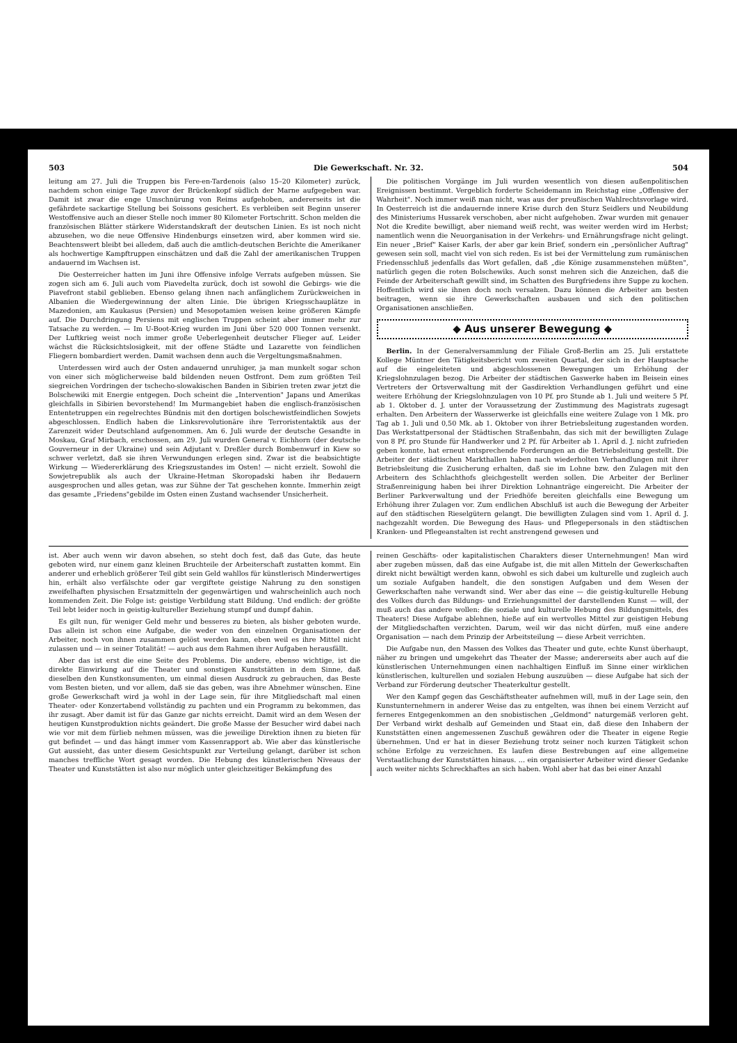503 Die Gewerkschaft. Nr. 32. 504
leitung am 27. Juli die Truppen bis Fere-en-Tardenois (also 15–20 Kilometer) zurück, nachdem schon einige Tage zuvor der Brückenkopf südlich der Marne aufgegeben war. Damit ist zwar die enge Umschnürung von Reims aufgehoben, andererseits ist die gefährdete sackartige Stellung bei Soissons gesichert. Es verbleiben seit Beginn unserer Westoffensive auch an dieser Stelle noch immer 80 Kilometer Fortschritt. Schon melden die französischen Blätter stärkere Widerstandskraft der deutschen Linien. Es ist noch nicht abzusehen, wo die neue Offensive Hindenburgs einsetzen wird, aber kommen wird sie. Beachtenswert bleibt bei alledem, daß auch die amtlich-deutschen Berichte die Amerikaner als hochwertige Kampftruppen einschätzen und daß die Zahl der amerikanischen Truppen andauernd im Wachsen ist.
Die Oesterreicher hatten im Juni ihre Offensive infolge Verrats aufgeben müssen. Sie zogen sich am 6. Juli auch vom Piavedelta zurück, doch ist sowohl die Gebirgs- wie die Piavefront stabil geblieben. Ebenso gelang ihnen nach anfänglichem Zurückweichen in Albanien die Wiedergewinnung der alten Linie. Die übrigen Kriegsschauplätze in Mazedonien, am Kaukasus (Persien) und Mesopotamien weisen keine größeren Kämpfe auf. Die Durchdringung Persiens mit englischen Truppen scheint aber immer mehr zur Tatsache zu werden. — Im U-Boot-Krieg wurden im Juni über 520 000 Tonnen versenkt. Der Luftkrieg weist noch immer große Ueberlegenheit deutscher Flieger auf. Leider wächst die Rücksichtslosigkeit, mit der offene Städte und Lazarette von feindlichen Fliegern bombardiert werden. Damit wachsen denn auch die Vergeltungsmaßnahmen.
Unterdessen wird auch der Osten andauernd unruhiger, ja man munkelt sogar schon von einer sich möglicherweise bald bildenden neuen Ostfront. Dem zum größten Teil siegreichen Vordringen der tschecho-slowakischen Banden in Sibirien treten zwar jetzt die Bolschewiki mit Energie entgegen. Doch scheint die „Intervention" Japans und Amerikas gleichfalls in Sibirien bevorstehend! Im Murmangebiet haben die englisch-französischen Ententetruppen ein regelrechtes Bündnis mit den dortigen bolschewistfeindlichen Sowjets abgeschlossen. Endlich haben die Linksrevolutionäre ihre Terroristentaktik aus der Zarenzeit wider Deutschland aufgenommen. Am 6. Juli wurde der deutsche Gesandte in Moskau, Graf Mirbach, erschossen, am 29. Juli wurden General v. Eichhorn (der deutsche Gouverneur in der Ukraine) und sein Adjutant v. Dreßler durch Bombenwurf in Kiew so schwer verletzt, daß sie ihren Verwundungen erlegen sind. Zwar ist die beabsichtigte Wirkung — Wiedererklärung des Kriegszustandes im Osten! — nicht erzielt. Sowohl die Sowjetrepublik als auch der Ukraine-Hetman Skoropadski haben ihr Bedauern ausgesprochen und alles getan, was zur Sühne der Tat geschehen konnte. Immerhin zeigt das gesamte „Friedens"gebilde im Osten einen Zustand wachsender Unsicherheit.
Die politischen Vorgänge im Juli wurden wesentlich von diesen außenpolitischen Ereignissen bestimmt. Vergeblich forderte Scheidemann im Reichstag eine „Offensive der Wahrheit". Noch immer weiß man nicht, was aus der preußischen Wahlrechtsvorlage wird. In Oesterreich ist die andauernde innere Krise durch den Sturz Seidlers und Neubildung des Ministeriums Hussarek verschoben, aber nicht aufgehoben. Zwar wurden mit genauer Not die Kredite bewilligt, aber niemand weiß recht, was weiter werden wird im Herbst; namentlich wenn die Neuorganisation in der Verkehrs- und Ernährungsfrage nicht gelingt. Ein neuer „Brief" Kaiser Karls, der aber gar kein Brief, sondern ein „persönlicher Auftrag" gewesen sein soll, macht viel von sich reden. Es ist bei der Vermittelung zum rumänischen Friedensschluß jedenfalls das Wort gefallen, daß „die Könige zusammenstehen müßten", natürlich gegen die roten Bolschewiks. Auch sonst mehren sich die Anzeichen, daß die Feinde der Arbeiterschaft gewillt sind, im Schatten des Burgfriedens ihre Suppe zu kochen. Hoffentlich wird sie ihnen doch noch versalzen. Dazu können die Arbeiter am besten beitragen, wenn sie ihre Gewerkschaften ausbauen und sich den politischen Organisationen anschließen.
◆ Aus unserer Bewegung ◆
Berlin. In der Generalversammlung der Filiale Groß-Berlin am 25. Juli erstattete Kollege Müntner den Tätigkeitsbericht vom zweiten Quartal, der sich in der Hauptsache auf die eingeleiteten und abgeschlossenen Bewegungen um Erhöhung der Kriegslohnzulagen bezog. Die Arbeiter der städtischen Gaswerke haben im Beisein eines Vertreters der Ortsverwaltung mit der Gasdirektion Verhandlungen geführt und eine weitere Erhöhung der Kriegslohnzulagen von 10 Pf. pro Stunde ab 1. Juli und weitere 5 Pf. ab 1. Oktober d. J. unter der Voraussetzung der Zustimmung des Magistrats zugesagt erhalten. Den Arbeitern der Wasserwerke ist gleichfalls eine weitere Zulage von 1 Mk. pro Tag ab 1. Juli und 0,50 Mk. ab 1. Oktober von ihrer Betriebsleitung zugestanden worden. Das Werkstattpersonal der Städtischen Straßenbahn, das sich mit der bewilligten Zulage von 8 Pf. pro Stunde für Handwerker und 2 Pf. für Arbeiter ab 1. April d. J. nicht zufrieden geben konnte, hat erneut entsprechende Forderungen an die Betriebsleitung gestellt. Die Arbeiter der städtischen Markthallen haben nach wiederholten Verhandlungen mit ihrer Betriebsleitung die Zusicherung erhalten, daß sie im Lohne bzw. den Zulagen mit den Arbeitern des Schlachthofs gleichgestellt werden sollen. Die Arbeiter der Berliner Straßenreinigung haben bei ihrer Direktion Lohnanträge eingereicht. Die Arbeiter der Berliner Parkverwaltung und der Friedhöfe bereiten gleichfalls eine Bewegung um Erhöhung ihrer Zulagen vor. Zum endlichen Abschluß ist auch die Bewegung der Arbeiter auf den städtischen Rieselgütern gelangt. Die bewilligten Zulagen sind vom 1. April d. J. nachgezahlt worden. Die Bewegung des Haus- und Pflegepersonals in den städtischen Kranken- und Pflegeanstalten ist recht anstrengend gewesen und
ist. Aber auch wenn wir davon absehen, so steht doch fest, daß das Gute, das heute geboten wird, nur einem ganz kleinen Bruchteile der Arbeiterschaft zustatten kommt. Ein anderer und erheblich größerer Teil gibt sein Geld wahllos für künstlerisch Minderwertiges hin, erhält also verfälschte oder gar vergiftete geistige Nahrung zu den sonstigen zweifelhaften physischen Ersatzmitteln der gegenwärtigen und wahrscheinlich auch noch kommenden Zeit. Die Folge ist: geistige Verbildung statt Bildung. Und endlich: der größte Teil lebt leider noch in geistig-kultureller Beziehung stumpf und dumpf dahin.
Es gilt nun, für weniger Geld mehr und besseres zu bieten, als bisher geboten wurde. Das allein ist schon eine Aufgabe, die weder von den einzelnen Organisationen der Arbeiter, noch von ihnen zusammen gelöst werden kann, eben weil es ihre Mittel nicht zulassen und — in seiner Totalität! — auch aus dem Rahmen ihrer Aufgaben herausfällt.
Aber das ist erst die eine Seite des Problems. Die andere, ebenso wichtige, ist die direkte Einwirkung auf die Theater und sonstigen Kunststätten in dem Sinne, daß dieselben den Kunstkonsumenten, um einmal diesen Ausdruck zu gebrauchen, das Beste vom Besten bieten, und vor allem, daß sie das geben, was ihre Abnehmer wünschen. Eine große Gewerkschaft wird ja wohl in der Lage sein, für ihre Mitgliedschaft mal einen Theater- oder Konzertabend vollständig zu pachten und ein Programm zu bekommen, das ihr zusagt. Aber damit ist für das Ganze gar nichts erreicht. Damit wird an dem Wesen der heutigen Kunstproduktion nichts geändert. Die große Masse der Besucher wird dabei nach wie vor mit dem fürlieb nehmen müssen, was die jeweilige Direktion ihnen zu bieten für gut befindet — und das hängt immer vom Kassenrapport ab. Wie aber das künstlerische Gut aussieht, das unter diesem Gesichtspunkt zur Verteilung gelangt, darüber ist schon manches treffliche Wort gesagt worden. Die Hebung des künstlerischen Niveaus der Theater und Kunststätten ist also nur möglich unter gleichzeitiger Bekämpfung des
reinen Geschäfts- oder kapitalistischen Charakters dieser Unternehmungen! Man wird aber zugeben müssen, daß das eine Aufgabe ist, die mit allen Mitteln der Gewerkschaften direkt nicht bewältigt werden kann, obwohl es sich dabei um kulturelle und zugleich auch um soziale Aufgaben handelt, die den sonstigen Aufgaben und dem Wesen der Gewerkschaften nahe verwandt sind. Wer aber das eine — die geistig-kulturelle Hebung des Volkes durch das Bildungs- und Erziehungsmittel der darstellenden Kunst — will, der muß auch das andere wollen: die soziale und kulturelle Hebung des Bildungsmittels, des Theaters! Diese Aufgabe ablehnen, hieße auf ein wertvolles Mittel zur geistigen Hebung der Mitgliedschaften verzichten. Darum, weil wir das nicht dürfen, muß eine andere Organisation — nach dem Prinzip der Arbeitsteilung — diese Arbeit verrichten.
Die Aufgabe nun, den Massen des Volkes das Theater und gute, echte Kunst überhaupt, näher zu bringen und umgekehrt das Theater der Masse; andererseits aber auch auf die künstlerischen Unternehmungen einen nachhaltigen Einfluß im Sinne einer wirklichen künstlerischen, kulturellen und sozialen Hebung auszuüben — diese Aufgabe hat sich der Verband zur Förderung deutscher Theaterkultur gestellt.
Wer den Kampf gegen das Geschäftstheater aufnehmen will, muß in der Lage sein, den Kunstunternehmern in anderer Weise das zu entgelten, was ihnen bei einem Verzicht auf ferneres Entgegenkommen an den snobistischen „Geldmond" naturgemäß verloren geht. Der Verband wirkt deshalb auf Gemeinden und Staat ein, daß diese den Inhabern der Kunststätten einen angemessenen Zuschuß gewähren oder die Theater in eigene Regie übernehmen. Und er hat in dieser Beziehung trotz seiner noch kurzen Tätigkeit schon schöne Erfolge zu verzeichnen. Es laufen diese Bestrebungen auf eine allgemeine Verstaatlichung der Kunststätten hinaus. ... ein organisierter Arbeiter wird dieser Gedanke auch weiter nichts Schreckhaftes an sich haben. Wohl aber hat das bei einer Anzahl